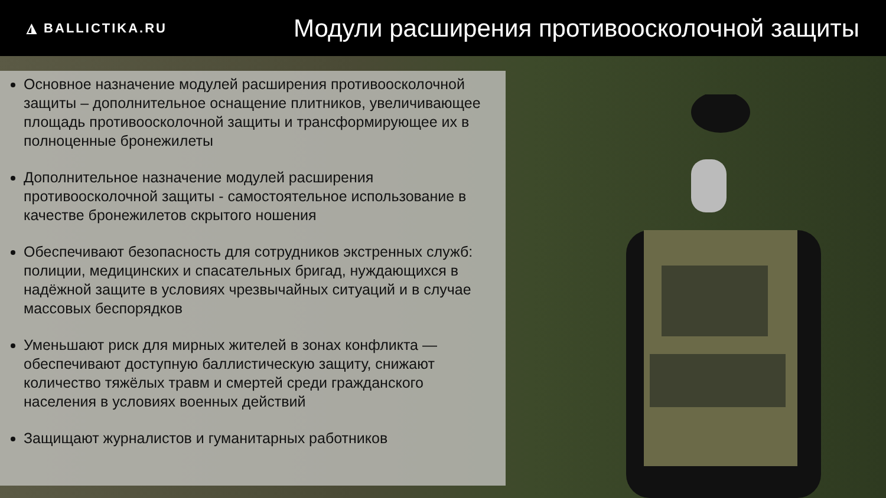◮ BALLICTIKA.RU
Модули расширения противоосколочной защиты
Основное назначение модулей расширения противоосколочной защиты – дополнительное оснащение плитников, увеличивающее площадь противоосколочной защиты и трансформирующее их в полноценные бронежилеты
Дополнительное назначение модулей расширения противоосколочной защиты - самостоятельное использование в качестве бронежилетов скрытого ношения
Обеспечивают безопасность для сотрудников экстренных служб: полиции, медицинских и спасательных бригад, нуждающихся в надёжной защите в условиях чрезвычайных ситуаций и в случае массовых беспорядков
Уменьшают риск для мирных жителей в зонах конфликта — обеспечивают доступную баллистическую защиту, снижают количество тяжёлых травм и смертей среди гражданского населения в условиях военных действий
Защищают журналистов и гуманитарных работников